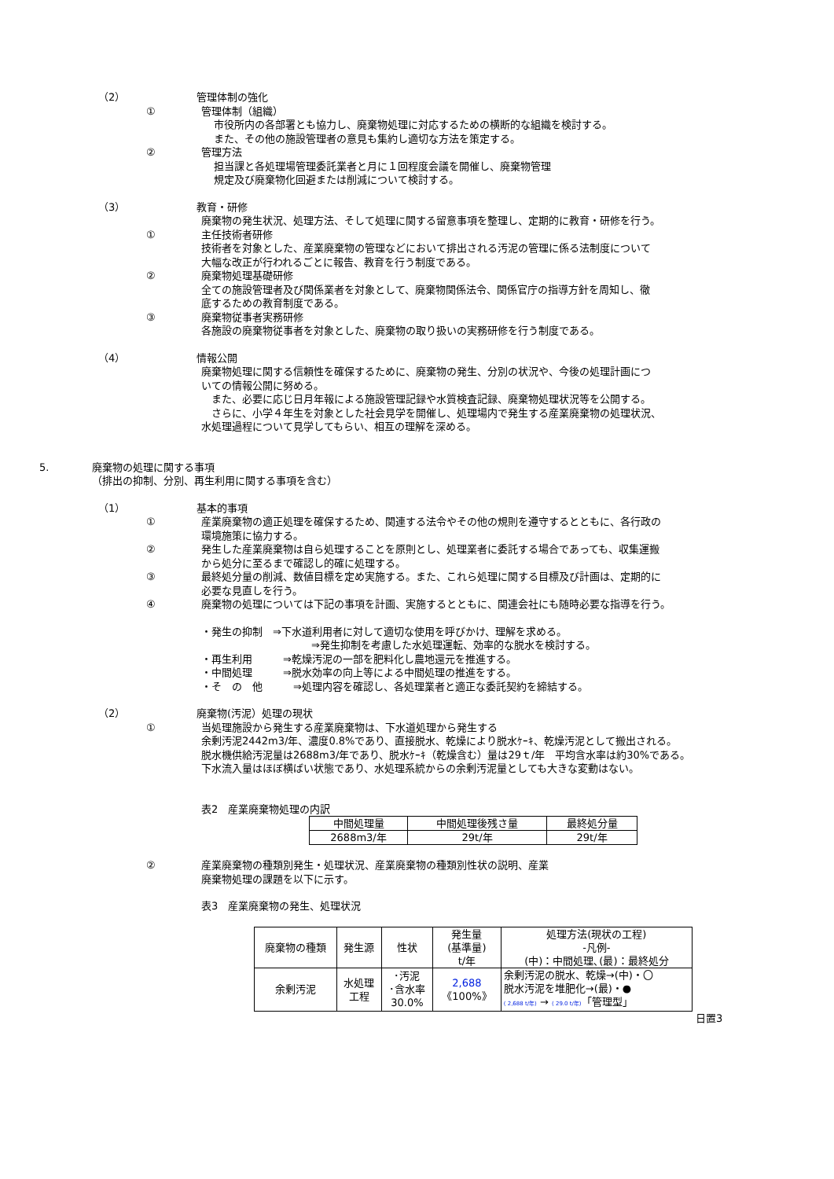（2） 管理体制の強化
① 管理体制（組織）
市役所内の各部署とも協力し、廃棄物処理に対応するための横断的な組織を検討する。
また、その他の施設管理者の意見も集約し適切な方法を策定する。
② 管理方法
担当課と各処理場管理委託業者と月に１回程度会議を開催し、廃棄物管理
規定及び廃棄物化回避または削減について検討する。
（3） 教育・研修
廃棄物の発生状況、処理方法、そして処理に関する留意事項を整理し、定期的に教育・研修を行う。
① 主任技術者研修
技術者を対象とした、産業廃棄物の管理などにおいて排出される汚泥の管理に係る法制度について
大幅な改正が行われるごとに報告、教育を行う制度である。
② 廃棄物処理基礎研修
全ての施設管理者及び関係業者を対象として、廃棄物関係法令、関係官庁の指導方針を周知し、徹
底するための教育制度である。
③ 廃棄物従事者実務研修
各施設の廃棄物従事者を対象とした、廃棄物の取り扱いの実務研修を行う制度である。
（4） 情報公開
廃棄物処理に関する信頼性を確保するために、廃棄物の発生、分別の状況や、今後の処理計画につ
いての情報公開に努める。
　また、必要に応じ日月年報による施設管理記録や水質検査記録、廃棄物処理状況等を公開する。
　さらに、小学４年生を対象とした社会見学を開催し、処理場内で発生する産業廃棄物の処理状況、
水処理過程について見学してもらい、相互の理解を深める。
5. 廃棄物の処理に関する事項
（排出の抑制、分別、再生利用に関する事項を含む）
（1） 基本的事項
① 産業廃棄物の適正処理を確保するため、関連する法令やその他の規則を遵守するとともに、各行政の
環境施策に協力する。
② 発生した産業廃棄物は自ら処理することを原則とし、処理業者に委託する場合であっても、収集運搬
から処分に至るまで確認し的確に処理する。
③ 最終処分量の削減、数値目標を定め実施する。また、これら処理に関する目標及び計画は、定期的に
必要な見直しを行う。
④ 廃棄物の処理については下記の事項を計画、実施するとともに、関連会社にも随時必要な指導を行う。
・発生の抑制　⇒下水道利用者に対して適切な使用を呼びかけ、理解を求める。
⇒発生抑制を考慮した水処理運転、効率的な脱水を検討する。
・再生利用　　　⇒乾燥汚泥の一部を肥料化し農地還元を推進する。
・中間処理　　　⇒脱水効率の向上等による中間処理の推進をする。
・そ　の　他　　　⇒処理内容を確認し、各処理業者と適正な委託契約を締結する。
（2） 廃棄物(汚泥）処理の現状
① 当処理施設から発生する産業廃棄物は、下水道処理から発生する
余剰汚泥2442m3/年、濃度0.8%であり、直接脱水、乾燥により脱水ｹｰｷ、乾燥汚泥として搬出される。
脱水機供給汚泥量は2688m3/年であり、脱水ｹｰｷ（乾燥含む）量は29ｔ/年　平均含水率は約30%である。
下水流入量はほぼ横ばい状態であり、水処理系統からの余剰汚泥量としても大きな変動はない。
表2　産業廃棄物処理の内訳
| 中間処理量 | 中間処理後残さ量 | 最終処分量 |
| --- | --- | --- |
| 2688m3/年 | 29t/年 | 29t/年 |
② 産業廃棄物の種類別発生・処理状況、産業廃棄物の種類別性状の説明、産業
廃棄物処理の課題を以下に示す。
表3　産業廃棄物の発生、処理状況
| 廃棄物の種類 | 発生源 | 性状 | 発生量 (基準量) t/年 | 処理方法(現状の工程) -凡例- (中)：中間処理､(最)：最終処分 |
| --- | --- | --- | --- | --- |
| 余剰汚泥 | 水処理 工程 | ･汚泥 ･含水率 30.0% | 2,688 《100%》 | 余剰汚泥の脱水、乾燥→(中)・〇 脱水汚泥を堆肥化→(最)・● ( 2,688 t/年) → ( 29.0 t/年) 「管理型」 |
日置3